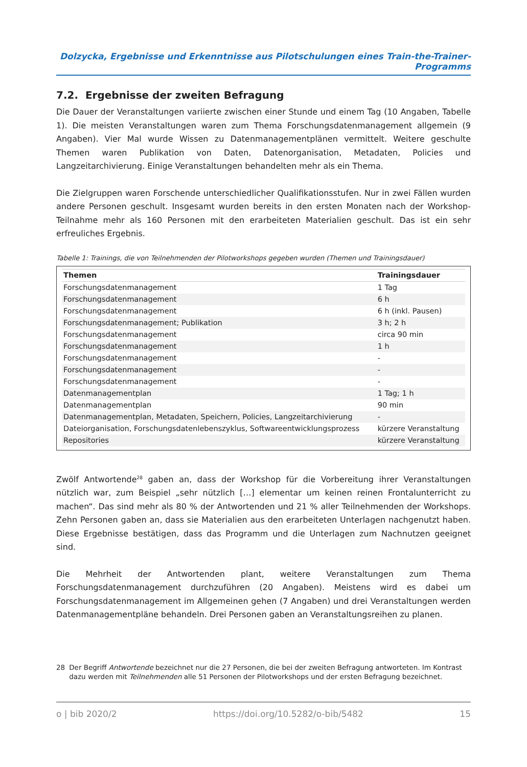Dolzycka, Ergebnisse und Erkenntnisse aus Pilotschulungen eines Train-the-Trainer-Programms
7.2. Ergebnisse der zweiten Befragung
Die Dauer der Veranstaltungen variierte zwischen einer Stunde und einem Tag (10 Angaben, Tabelle 1). Die meisten Veranstaltungen waren zum Thema Forschungsdatenmanagement allgemein (9 Angaben). Vier Mal wurde Wissen zu Datenmanagementplänen vermittelt. Weitere geschulte Themen waren Publikation von Daten, Datenorganisation, Metadaten, Policies und Langzeitarchivierung. Einige Veranstaltungen behandelten mehr als ein Thema.
Die Zielgruppen waren Forschende unterschiedlicher Qualifikationsstufen. Nur in zwei Fällen wurden andere Personen geschult. Insgesamt wurden bereits in den ersten Monaten nach der Workshop-Teilnahme mehr als 160 Personen mit den erarbeiteten Materialien geschult. Das ist ein sehr erfreuliches Ergebnis.
Tabelle 1: Trainings, die von Teilnehmenden der Pilotworkshops gegeben wurden (Themen und Trainingsdauer)
| Themen | Trainingsdauer |
| --- | --- |
| Forschungsdatenmanagement | 1 Tag |
| Forschungsdatenmanagement | 6 h |
| Forschungsdatenmanagement | 6 h (inkl. Pausen) |
| Forschungsdatenmanagement; Publikation | 3 h; 2 h |
| Forschungsdatenmanagement | circa 90 min |
| Forschungsdatenmanagement | 1 h |
| Forschungsdatenmanagement | - |
| Forschungsdatenmanagement | - |
| Forschungsdatenmanagement | - |
| Datenmanagementplan | 1 Tag; 1 h |
| Datenmanagementplan | 90 min |
| Datenmanagementplan, Metadaten, Speichern, Policies, Langzeitarchivierung | - |
| Dateiorganisation, Forschungsdatenlebenszyklus, Softwareentwicklungsprozess | kürzere Veranstaltung |
| Repositories | kürzere Veranstaltung |
Zwölf Antwortende<sup>28</sup> gaben an, dass der Workshop für die Vorbereitung ihrer Veranstaltungen nützlich war, zum Beispiel „sehr nützlich […] elementar um keinen reinen Frontalunterricht zu machen“. Das sind mehr als 80 % der Antwortenden und 21 % aller Teilnehmenden der Workshops. Zehn Personen gaben an, dass sie Materialien aus den erarbeiteten Unterlagen nachgenutzt haben. Diese Ergebnisse bestätigen, dass das Programm und die Unterlagen zum Nachnutzen geeignet sind.
Die Mehrheit der Antwortenden plant, weitere Veranstaltungen zum Thema Forschungsdatenmanagement durchzuführen (20 Angaben). Meistens wird es dabei um Forschungsdatenmanagement im Allgemeinen gehen (7 Angaben) und drei Veranstaltungen werden Datenmanagementpläne behandeln. Drei Personen gaben an Veranstaltungsreihen zu planen.
28 Der Begriff Antwortende bezeichnet nur die 27 Personen, die bei der zweiten Befragung antworteten. Im Kontrast dazu werden mit Teilnehmenden alle 51 Personen der Pilotworkshops und der ersten Befragung bezeichnet.
o | bib 2020/2 https://doi.org/10.5282/o-bib/5482 15